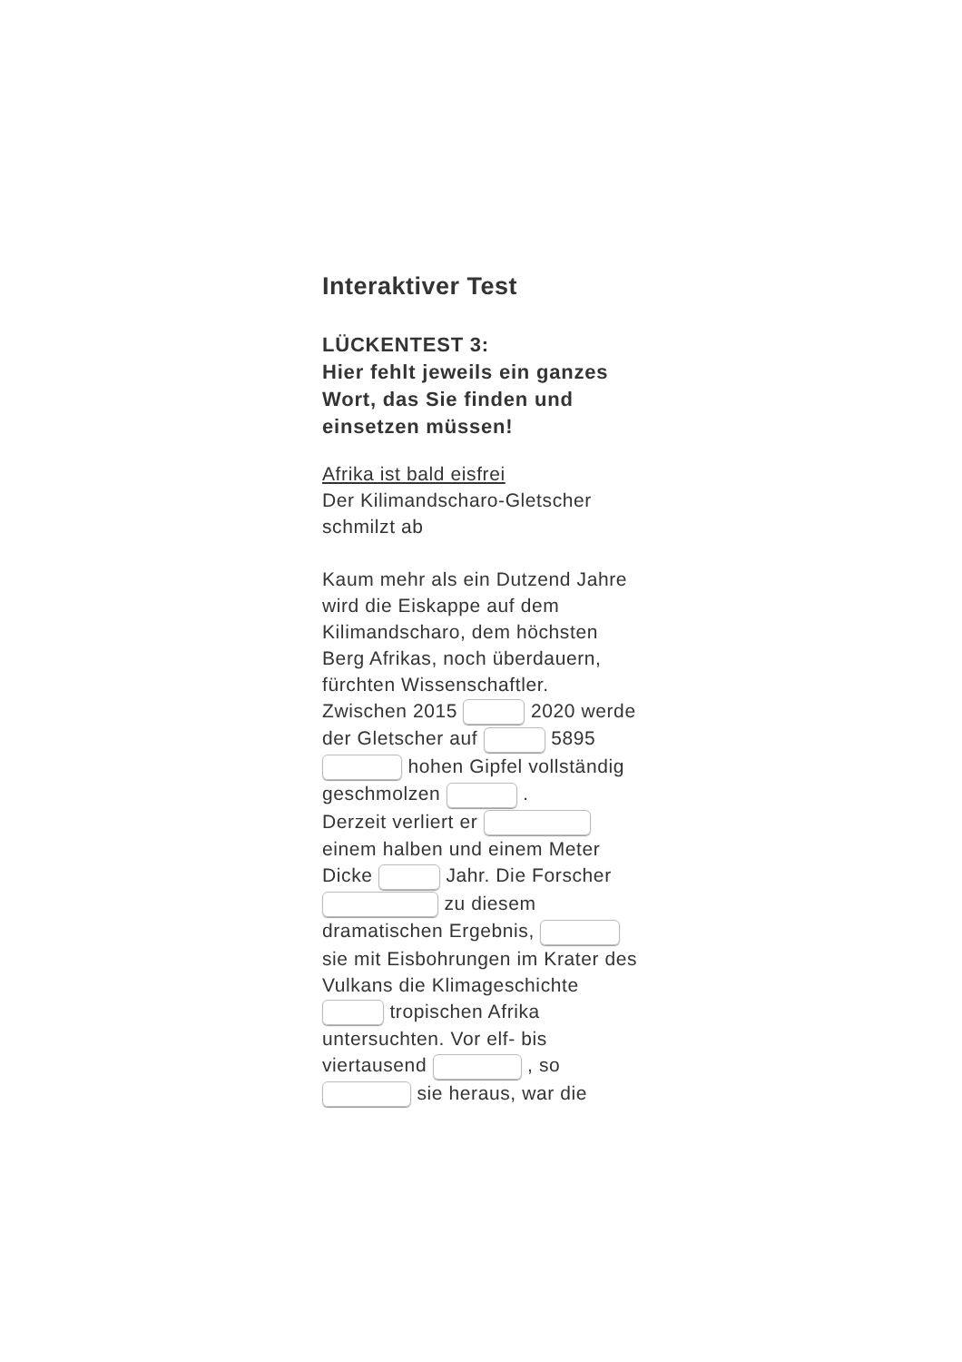Interaktiver Test
LÜCKENTEST 3:
Hier fehlt jeweils ein ganzes Wort, das Sie finden und einsetzen müssen!
Afrika ist bald eisfrei
Der Kilimandscharo-Gletscher schmilzt ab
Kaum mehr als ein Dutzend Jahre wird die Eiskappe auf dem Kilimandscharo, dem höchsten Berg Afrikas, noch überdauern, fürchten Wissenschaftler.
Zwischen 2015 2020 werde der Gletscher auf 5895 hohen Gipfel vollständig geschmolzen .
Derzeit verliert er einem halben und einem Meter Dicke Jahr. Die Forscher zu diesem dramatischen Ergebnis, sie mit Eisbohrungen im Krater des Vulkans die Klimageschichte tropischen Afrika untersuchten. Vor elf- bis viertausend , so sie heraus, war die